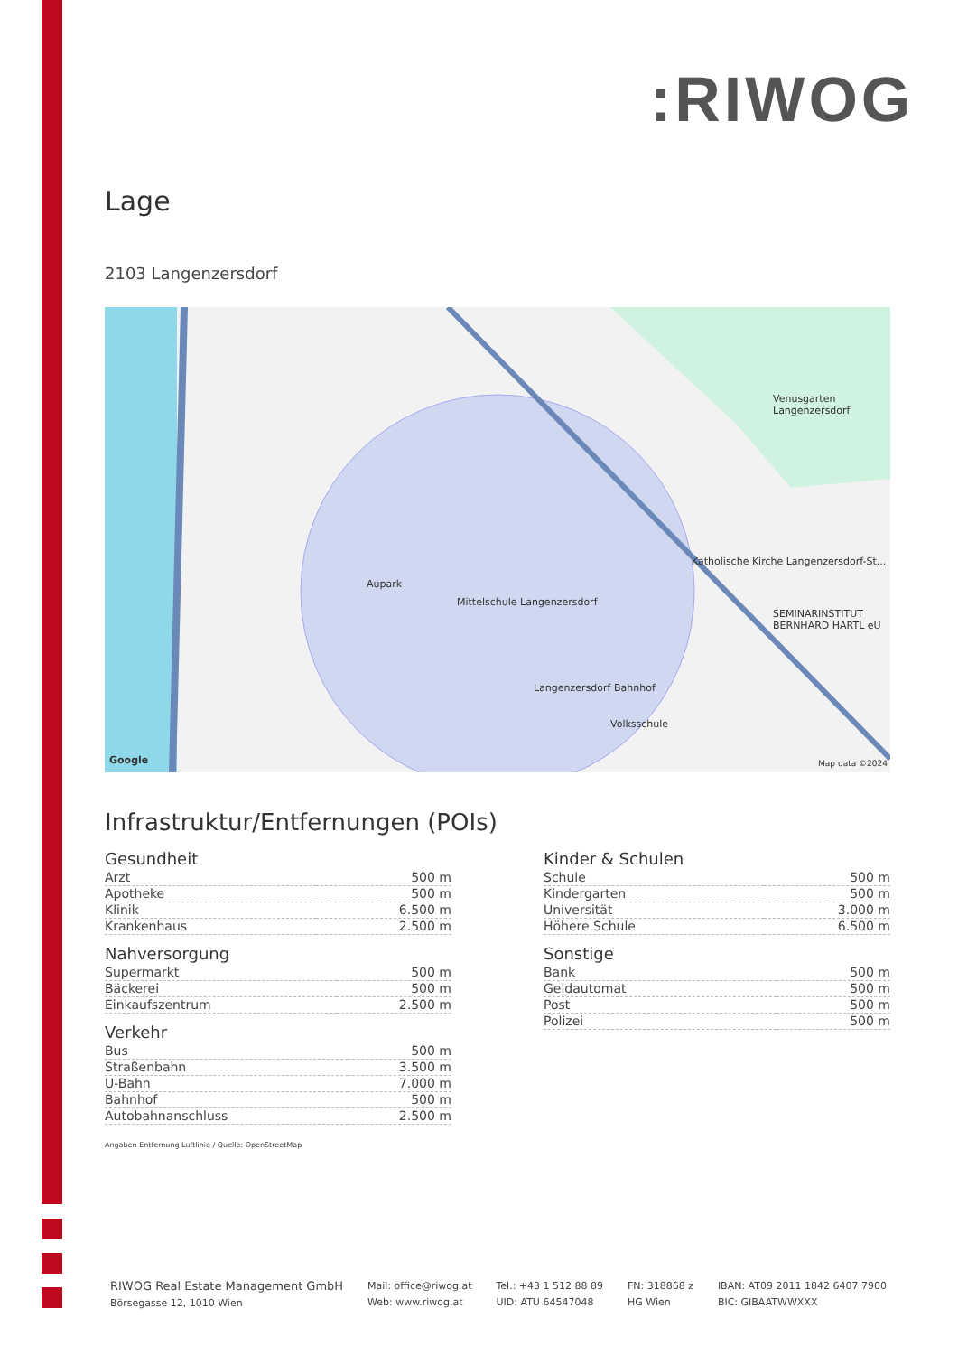:RIWOG
Lage
2103 Langenzersdorf
Aupark
Mittelschule Langenzersdorf
Langenzersdorf Bahnhof
Volksschule
Venusgarten Langenzersdorf
Katholische Kirche Langenzersdorf-St...
SEMINARINSTITUT BERNHARD HARTL eU
Google Map data ©2024
Infrastruktur/Entfernungen (POIs)
Gesundheit
| Arzt | 500 m |
| Apotheke | 500 m |
| Klinik | 6.500 m |
| Krankenhaus | 2.500 m |
Nahversorgung
| Supermarkt | 500 m |
| Bäckerei | 500 m |
| Einkaufszentrum | 2.500 m |
Verkehr
| Bus | 500 m |
| Straßenbahn | 3.500 m |
| U-Bahn | 7.000 m |
| Bahnhof | 500 m |
| Autobahnanschluss | 2.500 m |
Angaben Entfernung Luftlinie / Quelle: OpenStreetMap
Kinder & Schulen
| Schule | 500 m |
| Kindergarten | 500 m |
| Universität | 3.000 m |
| Höhere Schule | 6.500 m |
Sonstige
| Bank | 500 m |
| Geldautomat | 500 m |
| Post | 500 m |
| Polizei | 500 m |
RIWOG Real Estate Management GmbH
Börsegasse 12, 1010 Wien
Mail: office@riwog.at
Web: www.riwog.at
Tel.: +43 1 512 88 89
UID: ATU 64547048
FN: 318868 z
HG Wien
IBAN: AT09 2011 1842 6407 7900
BIC: GIBAATWWXXX